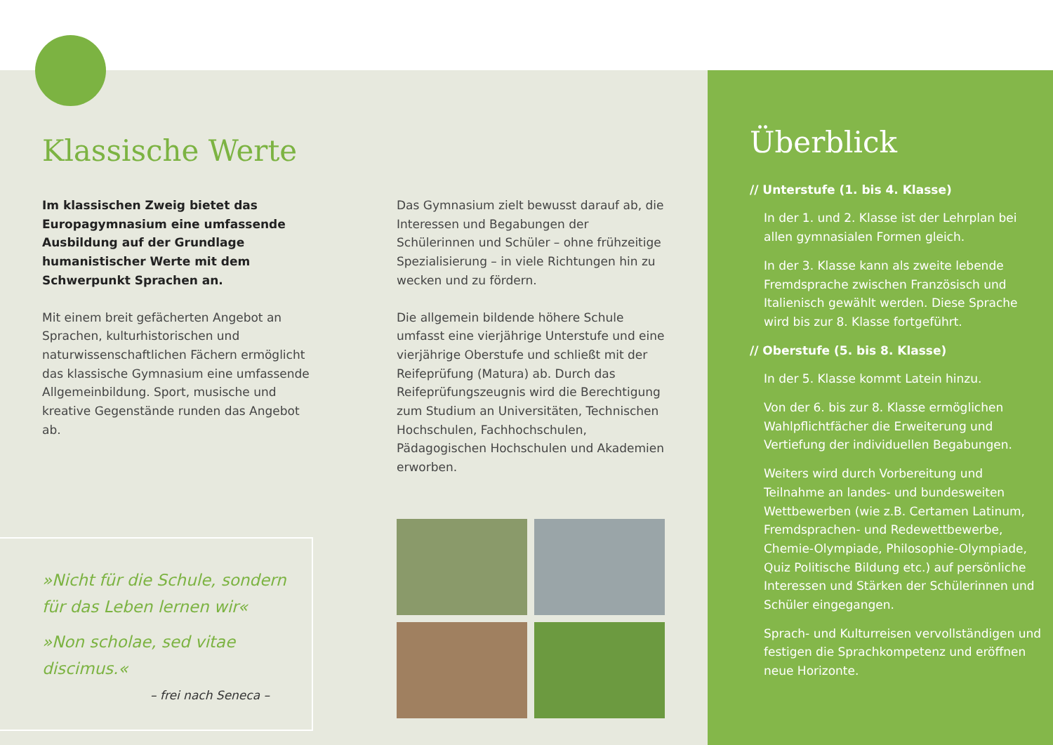Klassische Werte
Im klassischen Zweig bietet das Europa­gymnasium eine umfassende Ausbildung auf der Grundlage humanistischer Werte mit dem Schwerpunkt Sprachen an.
Mit einem breit gefächerten Angebot an Sprachen, kulturhistorischen und naturwissen­schaftlichen Fächern ermöglicht das klassische Gymnasium eine umfassende Allgemeinbildung. Sport, musische und kreative Gegenstände runden das Angebot ab.
»Nicht für die Schule, sondern für das Leben lernen wir«
»Non scholae, sed vitae discimus.«
– frei nach Seneca –
Das Gymnasium zielt bewusst darauf ab, die Interessen und Begabungen der Schülerinnen und Schüler – ohne frühzeitige Spezialisierung – in viele Richtungen hin zu wecken und zu fördern.
Die allgemein bildende höhere Schule umfasst eine vierjährige Unterstufe und eine vierjährige Oberstufe und schließt mit der Reifeprüfung (Matura) ab. Durch das Reifeprüfungszeugnis wird die Berechtigung zum Studium an Uni­versitäten, Technischen Hochschulen, Fach­hochschulen, Pädagogischen Hochschulen und Akademien erworben.
Überblick
// Unterstufe (1. bis 4. Klasse)
In der 1. und 2. Klasse ist der Lehrplan bei allen gymnasialen Formen gleich.
In der 3. Klasse kann als zweite lebende Fremdsprache zwischen Französisch und Italienisch gewählt werden. Diese Sprache wird bis zur 8. Klasse fortgeführt.
// Oberstufe (5. bis 8. Klasse)
In der 5. Klasse kommt Latein hinzu.
Von der 6. bis zur 8. Klasse ermöglichen Wahlpflichtfächer die Erweiterung und Vertiefung der individuellen Begabungen.
Weiters wird durch Vorbereitung und Teilnahme an landes- und bundeswei­ten Wettbewerben (wie z.B. Certamen Latinum, Fremdsprachen- und Redewett­bewerbe, Chemie-Olympiade, Philosophie-Olympiade, Quiz Politische Bildung etc.) auf persönliche Interessen und Stärken der Schülerinnen und Schüler eingegangen.
Sprach- und Kulturreisen vervollständigen und festigen die Sprachkompetenz und eröffnen neue Horizonte.